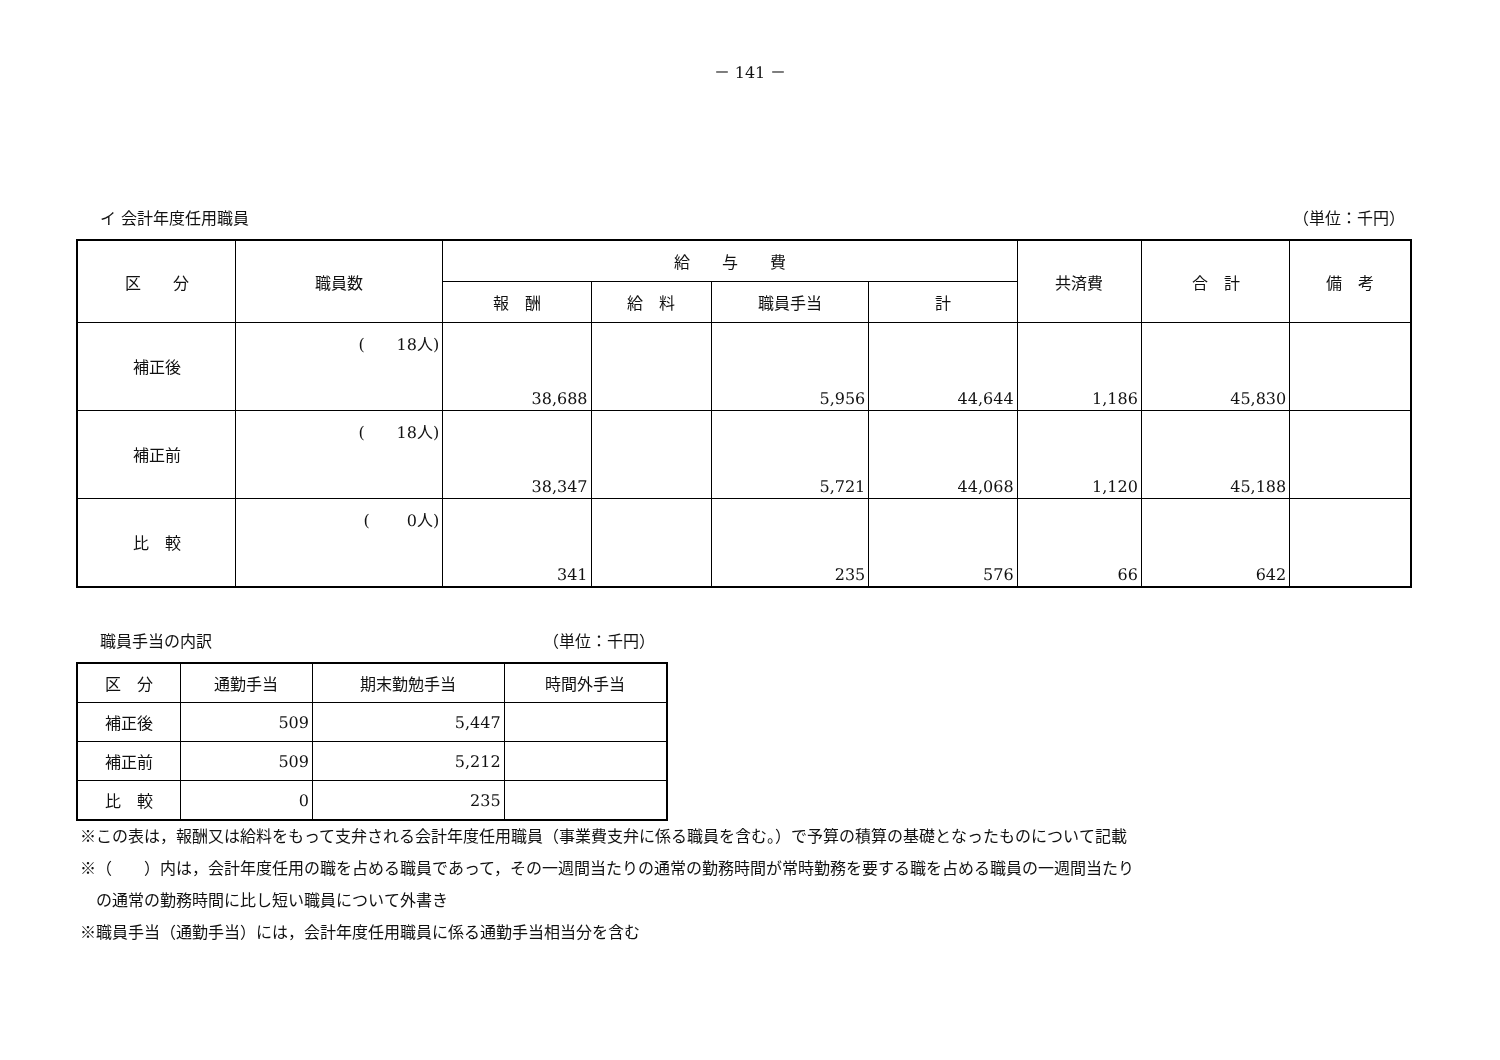－ 141 －
イ 会計年度任用職員 （単位：千円）
| 区 分 | 職員数 | 給 与 費 | | | | 共済費 | 合 計 | 備 考 |
| --- | --- | --- | --- | --- | --- | --- | --- | --- |
| | | 報 酬 | 給 料 | 職員手当 | 計 | | | |
| 補正後 | ( 18人) | 38,688 | | 5,956 | 44,644 | 1,186 | 45,830 | |
| 補正前 | ( 18人) | 38,347 | | 5,721 | 44,068 | 1,120 | 45,188 | |
| 比 較 | ( 0人) | 341 | | 235 | 576 | 66 | 642 | |
職員手当の内訳 （単位：千円）
| 区 分 | 通勤手当 | 期末勤勉手当 | 時間外手当 |
| --- | --- | --- | --- |
| 補正後 | 509 | 5,447 | |
| 補正前 | 509 | 5,212 | |
| 比 較 | 0 | 235 | |
※この表は，報酬又は給料をもって支弁される会計年度任用職員（事業費支弁に係る職員を含む。）で予算の積算の基礎となったものについて記載
※（　　）内は，会計年度任用の職を占める職員であって，その一週間当たりの通常の勤務時間が常時勤務を要する職を占める職員の一週間当たり
　の通常の勤務時間に比し短い職員について外書き
※職員手当（通勤手当）には，会計年度任用職員に係る通勤手当相当分を含む